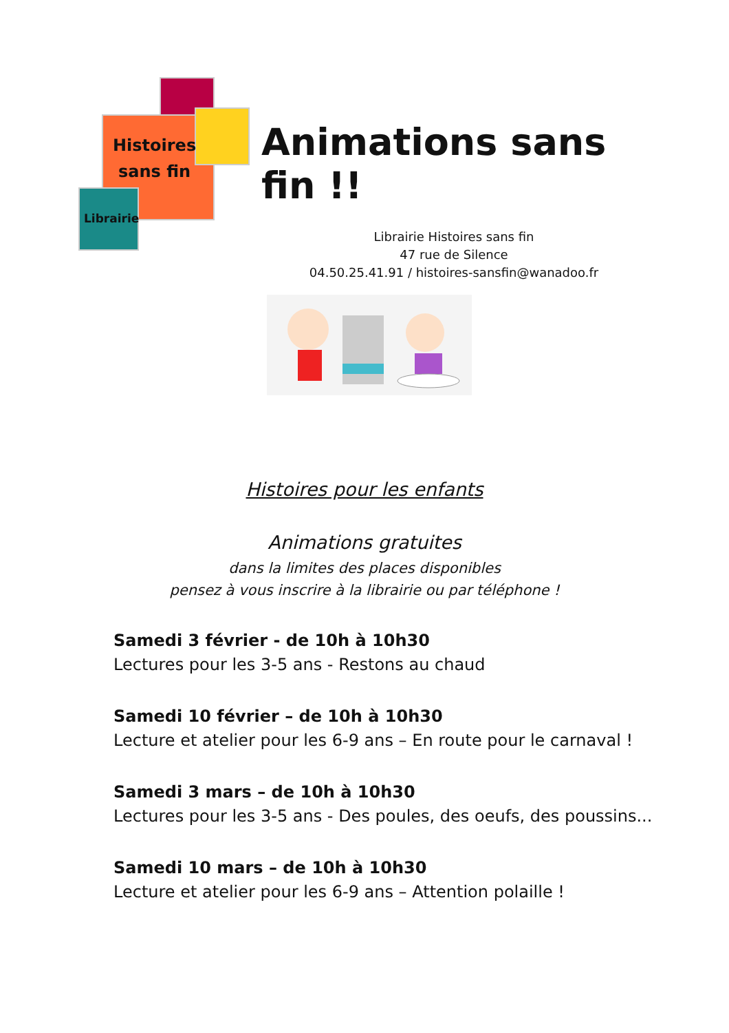Histoires
sans fin
Librairie
Animations sans fin !!
Librairie Histoires sans fin
47 rue de Silence
04.50.25.41.91 / histoires-sansfin@wanadoo.fr
Histoires pour les enfants
Animations gratuites
dans la limites des places disponibles
pensez à vous inscrire à la librairie ou par téléphone !
Samedi 3 février - de 10h à 10h30
Lectures pour les 3-5 ans - Restons au chaud
Samedi 10 février – de 10h à 10h30
Lecture et atelier pour les 6-9 ans – En route pour le carnaval !
Samedi 3 mars – de 10h à 10h30
Lectures pour les 3-5 ans - Des poules, des oeufs, des poussins...
Samedi 10 mars – de 10h à 10h30
Lecture et atelier pour les 6-9 ans – Attention polaille !